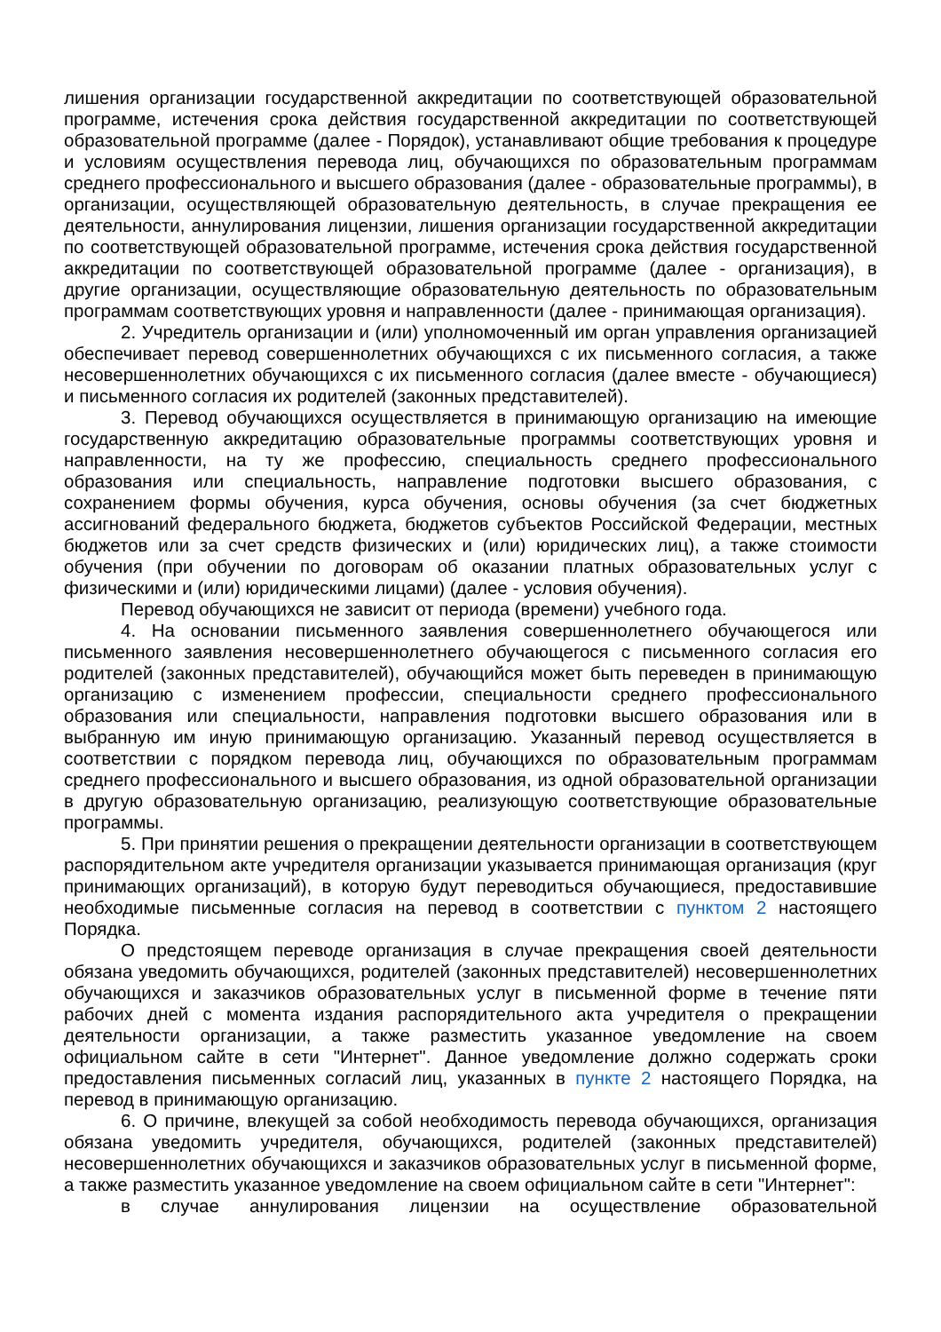лишения организации государственной аккредитации по соответствующей образовательной программе, истечения срока действия государственной аккредитации по соответствующей образовательной программе (далее - Порядок), устанавливают общие требования к процедуре и условиям осуществления перевода лиц, обучающихся по образовательным программам среднего профессионального и высшего образования (далее - образовательные программы), в организации, осуществляющей образовательную деятельность, в случае прекращения ее деятельности, аннулирования лицензии, лишения организации государственной аккредитации по соответствующей образовательной программе, истечения срока действия государственной аккредитации по соответствующей образовательной программе (далее - организация), в другие организации, осуществляющие образовательную деятельность по образовательным программам соответствующих уровня и направленности (далее - принимающая организация).
2. Учредитель организации и (или) уполномоченный им орган управления организацией обеспечивает перевод совершеннолетних обучающихся с их письменного согласия, а также несовершеннолетних обучающихся с их письменного согласия (далее вместе - обучающиеся) и письменного согласия их родителей (законных представителей).
3. Перевод обучающихся осуществляется в принимающую организацию на имеющие государственную аккредитацию образовательные программы соответствующих уровня и направленности, на ту же профессию, специальность среднего профессионального образования или специальность, направление подготовки высшего образования, с сохранением формы обучения, курса обучения, основы обучения (за счет бюджетных ассигнований федерального бюджета, бюджетов субъектов Российской Федерации, местных бюджетов или за счет средств физических и (или) юридических лиц), а также стоимости обучения (при обучении по договорам об оказании платных образовательных услуг с физическими и (или) юридическими лицами) (далее - условия обучения).
Перевод обучающихся не зависит от периода (времени) учебного года.
4. На основании письменного заявления совершеннолетнего обучающегося или письменного заявления несовершеннолетнего обучающегося с письменного согласия его родителей (законных представителей), обучающийся может быть переведен в принимающую организацию с изменением профессии, специальности среднего профессионального образования или специальности, направления подготовки высшего образования или в выбранную им иную принимающую организацию. Указанный перевод осуществляется в соответствии с порядком перевода лиц, обучающихся по образовательным программам среднего профессионального и высшего образования, из одной образовательной организации в другую образовательную организацию, реализующую соответствующие образовательные программы.
5. При принятии решения о прекращении деятельности организации в соответствующем распорядительном акте учредителя организации указывается принимающая организация (круг принимающих организаций), в которую будут переводиться обучающиеся, предоставившие необходимые письменные согласия на перевод в соответствии с пунктом 2 настоящего Порядка.
О предстоящем переводе организация в случае прекращения своей деятельности обязана уведомить обучающихся, родителей (законных представителей) несовершеннолетних обучающихся и заказчиков образовательных услуг в письменной форме в течение пяти рабочих дней с момента издания распорядительного акта учредителя о прекращении деятельности организации, а также разместить указанное уведомление на своем официальном сайте в сети "Интернет". Данное уведомление должно содержать сроки предоставления письменных согласий лиц, указанных в пункте 2 настоящего Порядка, на перевод в принимающую организацию.
6. О причине, влекущей за собой необходимость перевода обучающихся, организация обязана уведомить учредителя, обучающихся, родителей (законных представителей) несовершеннолетних обучающихся и заказчиков образовательных услуг в письменной форме, а также разместить указанное уведомление на своем официальном сайте в сети "Интернет":
в случае аннулирования лицензии на осуществление образовательной